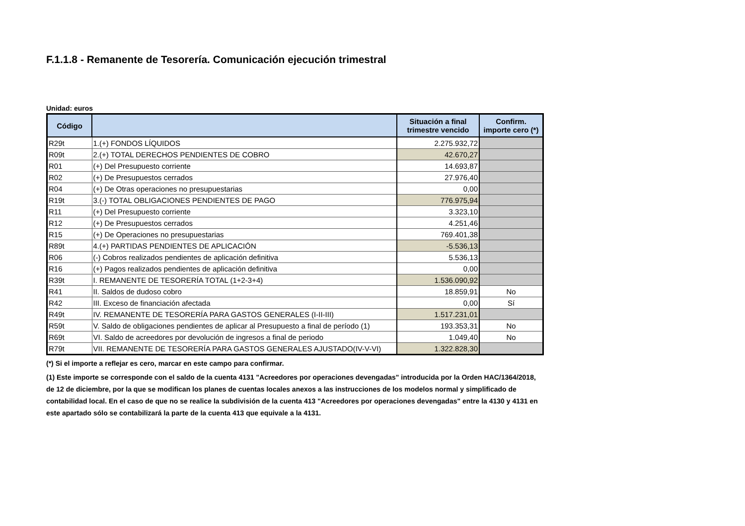F.1.1.8 - Remanente de Tesorería. Comunicación ejecución trimestral
Unidad: euros
| Código | | Situación a final trimestre vencido | Confirm. importe cero (*) |
| --- | --- | --- | --- |
| R29t | 1.(+) FONDOS LÍQUIDOS | 2.275.932,72 | |
| R09t | 2.(+) TOTAL DERECHOS PENDIENTES DE COBRO | 42.670,27 | |
| R01 | (+) Del Presupuesto corriente | 14.693,87 | |
| R02 | (+) De Presupuestos cerrados | 27.976,40 | |
| R04 | (+) De Otras operaciones no presupuestarias | 0,00 | |
| R19t | 3.(-) TOTAL OBLIGACIONES PENDIENTES DE PAGO | 776.975,94 | |
| R11 | (+) Del Presupuesto corriente | 3.323,10 | |
| R12 | (+) De Presupuestos cerrados | 4.251,46 | |
| R15 | (+) De Operaciones no presupuestarias | 769.401,38 | |
| R89t | 4.(+) PARTIDAS PENDIENTES DE APLICACIÓN | -5.536,13 | |
| R06 | (-) Cobros realizados pendientes de aplicación definitiva | 5.536,13 | |
| R16 | (+) Pagos realizados pendientes de aplicación definitiva | 0,00 | |
| R39t | I. REMANENTE DE TESORERÍA TOTAL (1+2-3+4) | 1.536.090,92 | |
| R41 | II. Saldos de dudoso cobro | 18.859,91 | No |
| R42 | III. Exceso de financiación afectada | 0,00 | Sí |
| R49t | IV. REMANENTE DE TESORERÍA PARA GASTOS GENERALES (I-II-III) | 1.517.231,01 | |
| R59t | V. Saldo de obligaciones pendientes de aplicar al Presupuesto a final de período (1) | 193.353,31 | No |
| R69t | VI. Saldo de acreedores por devolución de ingresos a final de periodo | 1.049,40 | No |
| R79t | VII. REMANENTE DE TESORERÍA PARA GASTOS GENERALES AJUSTADO(IV-V-VI) | 1.322.828,30 | |
(*) Si el importe a reflejar es cero, marcar en este campo para confirmar.
(1) Este importe se corresponde con el saldo de la cuenta 4131 "Acreedores por operaciones devengadas" introducida por la Orden HAC/1364/2018, de 12 de diciembre, por la que se modifican los planes de cuentas locales anexos a las instrucciones de los modelos normal y simplificado de contabilidad local. En el caso de que no se realice la subdivisión de la cuenta 413 "Acreedores por operaciones devengadas" entre la 4130 y 4131 en este apartado sólo se contabilizará la parte de la cuenta 413 que equivale a la 4131.